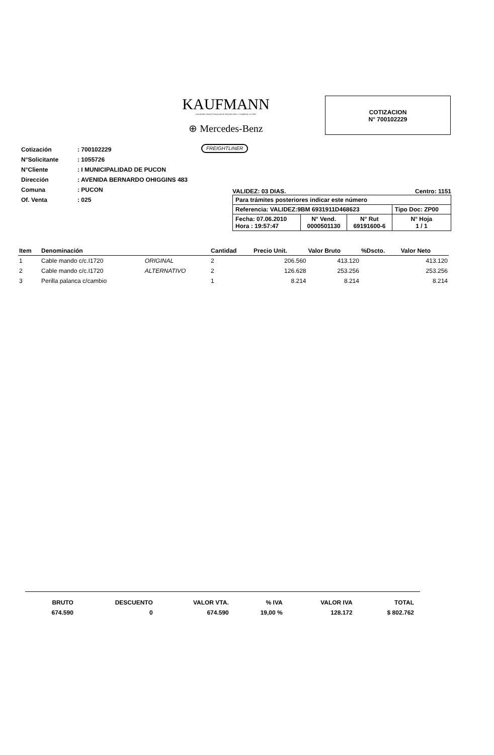KAUFMANN
Distribuidor General Autorizado de Mercedes-Benz y Freightliner en Chile
⊕ Mercedes-Benz
COTIZACION
N° 700102229
| Cotización | : 700102229 |
| N°Solicitante | : 1055726 |
| N°Cliente | : I MUNICIPALIDAD DE PUCON |
| Dirección | : AVENIDA BERNARDO OHIGGINS 483 |
| Comuna | : PUCON |
| Of. Venta | : 025 |
FREIGHTLINER
VALIDEZ: 03 DIAS. Centro: 1151
| Para trámites posteriores indicar este número | | | |
| Referencia: VALIDEZ:9BM 6931911D468623 | | | Tipo Doc: ZP00 |
| Fecha: 07.06.2010 Hora : 19:57:47 | N° Vend. 0000501130 | N° Rut 69191600-6 | N° Hoja 1 / 1 |
| Item | Denominación | | Cantidad | Precio Unit. | Valor Bruto | %Dscto. | Valor Neto |
| --- | --- | --- | --- | --- | --- | --- | --- |
| 1 | Cable mando c/c.I1720 | ORIGINAL | 2 | 206.560 | 413.120 | | 413.120 |
| 2 | Cable mando c/c.I1720 | ALTERNATIVO | 2 | 126.628 | 253.256 | | 253.256 |
| 3 | Perilla palanca c/cambio | | 1 | 8.214 | 8.214 | | 8.214 |
| BRUTO | DESCUENTO | VALOR VTA. | % IVA | VALOR IVA | TOTAL |
| 674.590 | 0 | 674.590 | 19,00 % | 128.172 | $ 802.762 |